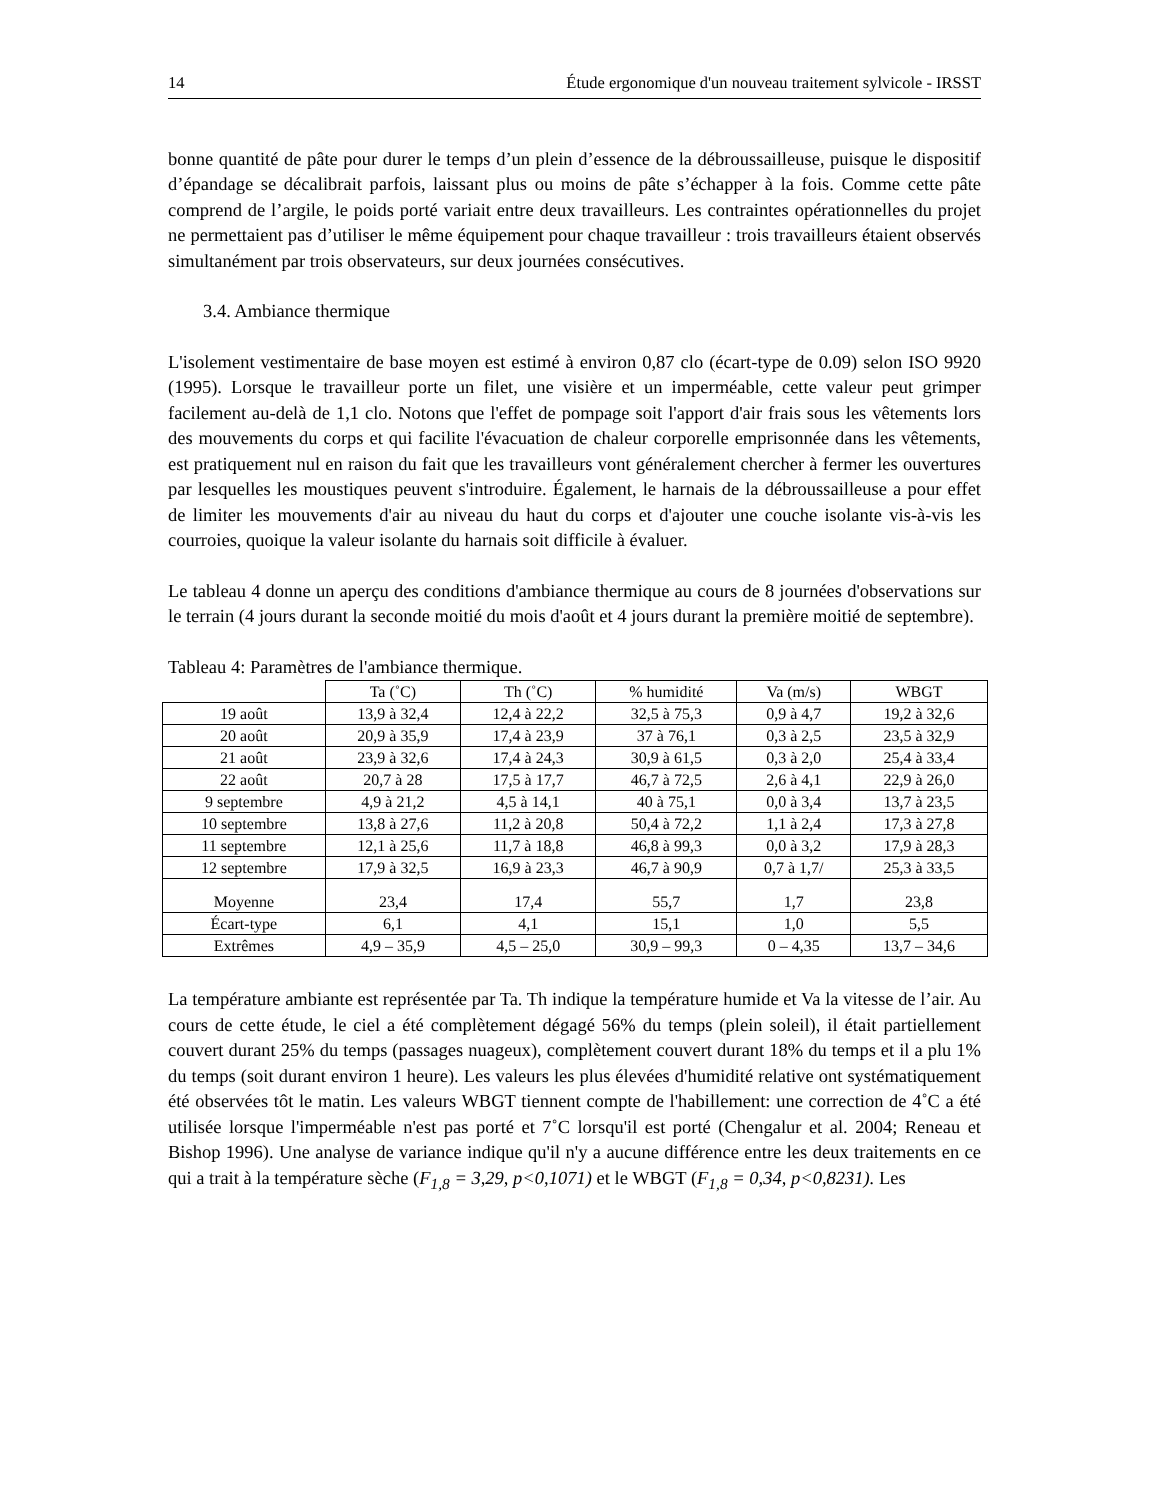14 Étude ergonomique d'un nouveau traitement sylvicole - IRSST
bonne quantité de pâte pour durer le temps d’un plein d’essence de la débroussailleuse, puisque le dispositif d’épandage se décalibrait parfois, laissant plus ou moins de pâte s’échapper à la fois. Comme cette pâte comprend de l’argile, le poids porté variait entre deux travailleurs. Les contraintes opérationnelles du projet ne permettaient pas d’utiliser le même équipement pour chaque travailleur : trois travailleurs étaient observés simultanément par trois observateurs, sur deux journées consécutives.
3.4. Ambiance thermique
L'isolement vestimentaire de base moyen est estimé à environ 0,87 clo (écart-type de 0.09) selon ISO 9920 (1995). Lorsque le travailleur porte un filet, une visière et un imperméable, cette valeur peut grimper facilement au-delà de 1,1 clo. Notons que l'effet de pompage soit l'apport d'air frais sous les vêtements lors des mouvements du corps et qui facilite l'évacuation de chaleur corporelle emprisonnée dans les vêtements, est pratiquement nul en raison du fait que les travailleurs vont généralement chercher à fermer les ouvertures par lesquelles les moustiques peuvent s'introduire. Également, le harnais de la débroussailleuse a pour effet de limiter les mouvements d'air au niveau du haut du corps et d'ajouter une couche isolante vis-à-vis les courroies, quoique la valeur isolante du harnais soit difficile à évaluer.
Le tableau 4 donne un aperçu des conditions d'ambiance thermique au cours de 8 journées d'observations sur le terrain (4 jours durant la seconde moitié du mois d'août et 4 jours durant la première moitié de septembre).
Tableau 4: Paramètres de l'ambiance thermique.
| | Ta (˚C) | Th (˚C) | % humidité | Va (m/s) | WBGT |
| --- | --- | --- | --- | --- | --- |
| 19 août | 13,9 à 32,4 | 12,4 à 22,2 | 32,5 à 75,3 | 0,9 à 4,7 | 19,2 à 32,6 |
| 20 août | 20,9 à 35,9 | 17,4 à 23,9 | 37 à 76,1 | 0,3 à 2,5 | 23,5 à 32,9 |
| 21 août | 23,9 à 32,6 | 17,4 à 24,3 | 30,9 à 61,5 | 0,3 à 2,0 | 25,4 à 33,4 |
| 22 août | 20,7 à 28 | 17,5 à 17,7 | 46,7 à 72,5 | 2,6 à 4,1 | 22,9 à 26,0 |
| 9 septembre | 4,9 à 21,2 | 4,5 à 14,1 | 40 à 75,1 | 0,0 à 3,4 | 13,7 à 23,5 |
| 10 septembre | 13,8 à 27,6 | 11,2 à 20,8 | 50,4 à 72,2 | 1,1 à 2,4 | 17,3 à 27,8 |
| 11 septembre | 12,1 à 25,6 | 11,7 à 18,8 | 46,8 à 99,3 | 0,0 à 3,2 | 17,9 à 28,3 |
| 12 septembre | 17,9 à 32,5 | 16,9 à 23,3 | 46,7 à 90,9 | 0,7 à 1,7/ | 25,3 à 33,5 |
| Moyenne | 23,4 | 17,4 | 55,7 | 1,7 | 23,8 |
| Écart-type | 6,1 | 4,1 | 15,1 | 1,0 | 5,5 |
| Extrêmes | 4,9 – 35,9 | 4,5 – 25,0 | 30,9 – 99,3 | 0 – 4,35 | 13,7 – 34,6 |
La température ambiante est représentée par Ta. Th indique la température humide et Va la vitesse de l’air. Au cours de cette étude, le ciel a été complètement dégagé 56% du temps (plein soleil), il était partiellement couvert durant 25% du temps (passages nuageux), complètement couvert durant 18% du temps et il a plu 1% du temps (soit durant environ 1 heure). Les valeurs les plus élevées d'humidité relative ont systématiquement été observées tôt le matin. Les valeurs WBGT tiennent compte de l'habillement: une correction de 4˚C a été utilisée lorsque l'imperméable n'est pas porté et 7˚C lorsqu'il est porté (Chengalur et al. 2004; Reneau et Bishop 1996). Une analyse de variance indique qu'il n'y a aucune différence entre les deux traitements en ce qui a trait à la température sèche (F<sub>1,8</sub> = 3,29, p<0,1071) et le WBGT (F<sub>1,8</sub> = 0,34, p<0,8231). Les